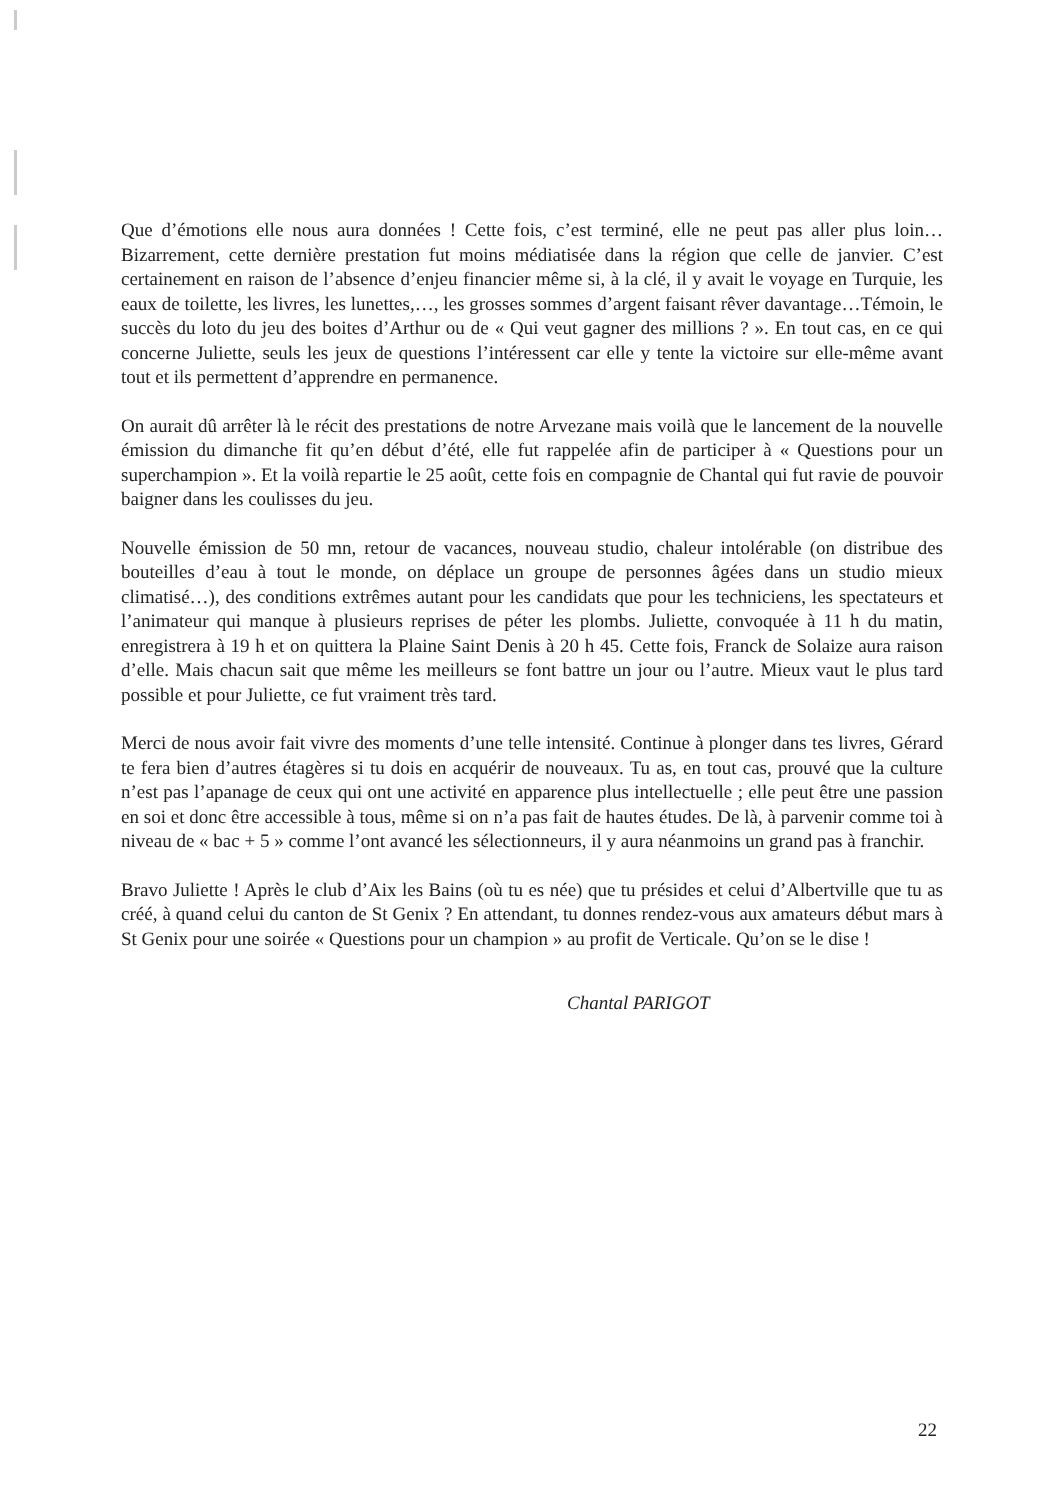Que d’émotions elle nous aura données ! Cette fois, c’est terminé, elle ne peut pas aller plus loin…Bizarrement, cette dernière prestation fut moins médiatisée dans la région que celle de janvier. C’est certainement en raison de l’absence d’enjeu financier même si, à la clé, il y avait le voyage en Turquie, les eaux de toilette, les livres, les lunettes,…, les grosses sommes d’argent faisant rêver davantage…Témoin, le succès du loto du jeu des boites d’Arthur ou de « Qui veut gagner des millions ? ». En tout cas, en ce qui concerne Juliette, seuls les jeux de questions l’intéressent car elle y tente la victoire sur elle-même avant tout et ils permettent d’apprendre en permanence.
On aurait dû arrêter là le récit des prestations de notre Arvezane mais voilà que le lancement de la nouvelle émission du dimanche fit qu’en début d’été, elle fut rappelée afin de participer à « Questions pour un superchampion ». Et la voilà repartie le 25 août, cette fois en compagnie de Chantal qui fut ravie de pouvoir baigner dans les coulisses du jeu.
Nouvelle émission de 50 mn, retour de vacances, nouveau studio, chaleur intolérable (on distribue des bouteilles d’eau à tout le monde, on déplace un groupe de personnes âgées dans un studio mieux climatisé…), des conditions extrêmes autant pour les candidats que pour les techniciens, les spectateurs et l’animateur qui manque à plusieurs reprises de péter les plombs. Juliette, convoquée à 11 h du matin, enregistrera à 19 h et on quittera la Plaine Saint Denis à 20 h 45. Cette fois, Franck de Solaize aura raison d’elle. Mais chacun sait que même les meilleurs se font battre un jour ou l’autre. Mieux vaut le plus tard possible et pour Juliette, ce fut vraiment très tard.
Merci de nous avoir fait vivre des moments d’une telle intensité. Continue à plonger dans tes livres, Gérard te fera bien d’autres étagères si tu dois en acquérir de nouveaux. Tu as, en tout cas, prouvé que la culture n’est pas l’apanage de ceux qui ont une activité en apparence plus intellectuelle ; elle peut être une passion en soi et donc être accessible à tous, même si on n’a pas fait de hautes études. De là, à parvenir comme toi à niveau de « bac + 5 » comme l’ont avancé les sélectionneurs, il y aura néanmoins un grand pas à franchir.
Bravo Juliette ! Après le club d’Aix les Bains (où tu es née) que tu présides et celui d’Albertville que tu as créé, à quand celui du canton de St Genix ? En attendant, tu donnes rendez-vous aux amateurs début mars à St Genix pour une soirée « Questions pour un champion » au profit de Verticale. Qu’on se le dise !
Chantal PARIGOT
22